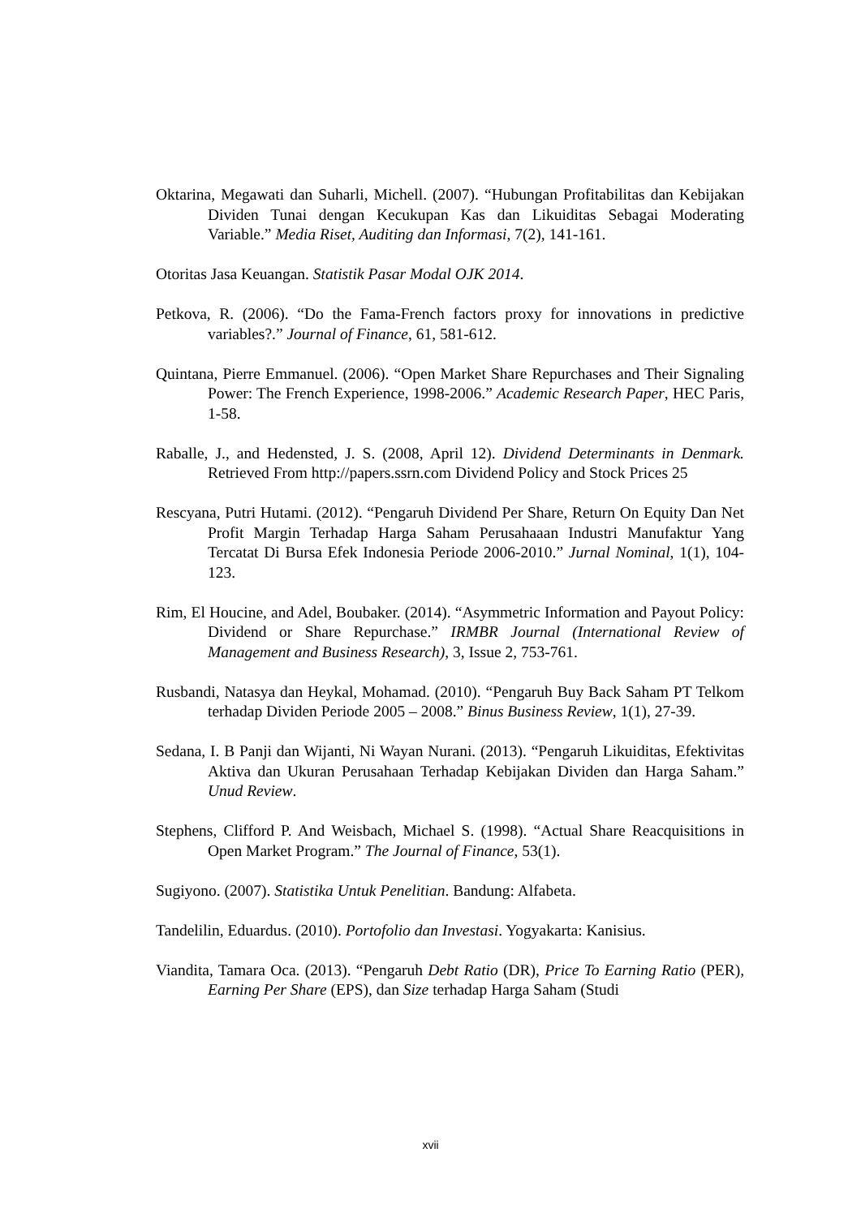Oktarina, Megawati dan Suharli, Michell. (2007). “Hubungan Profitabilitas dan Kebijakan Dividen Tunai dengan Kecukupan Kas dan Likuiditas Sebagai Moderating Variable.” Media Riset, Auditing dan Informasi, 7(2), 141-161.
Otoritas Jasa Keuangan. Statistik Pasar Modal OJK 2014.
Petkova, R. (2006). “Do the Fama-French factors proxy for innovations in predictive variables?.” Journal of Finance, 61, 581-612.
Quintana, Pierre Emmanuel. (2006). “Open Market Share Repurchases and Their Signaling Power: The French Experience, 1998-2006.” Academic Research Paper, HEC Paris, 1-58.
Raballe, J., and Hedensted, J. S. (2008, April 12). Dividend Determinants in Denmark. Retrieved From http://papers.ssrn.com Dividend Policy and Stock Prices 25
Rescyana, Putri Hutami. (2012). “Pengaruh Dividend Per Share, Return On Equity Dan Net Profit Margin Terhadap Harga Saham Perusahaaan Industri Manufaktur Yang Tercatat Di Bursa Efek Indonesia Periode 2006-2010.” Jurnal Nominal, 1(1), 104-123.
Rim, El Houcine, and Adel, Boubaker. (2014). “Asymmetric Information and Payout Policy: Dividend or Share Repurchase.” IRMBR Journal (International Review of Management and Business Research), 3, Issue 2, 753-761.
Rusbandi, Natasya dan Heykal, Mohamad. (2010). “Pengaruh Buy Back Saham PT Telkom terhadap Dividen Periode 2005 – 2008.” Binus Business Review, 1(1), 27-39.
Sedana, I. B Panji dan Wijanti, Ni Wayan Nurani. (2013). “Pengaruh Likuiditas, Efektivitas Aktiva dan Ukuran Perusahaan Terhadap Kebijakan Dividen dan Harga Saham.” Unud Review.
Stephens, Clifford P. And Weisbach, Michael S. (1998). “Actual Share Reacquisitions in Open Market Program.” The Journal of Finance, 53(1).
Sugiyono. (2007). Statistika Untuk Penelitian. Bandung: Alfabeta.
Tandelilin, Eduardus. (2010). Portofolio dan Investasi. Yogyakarta: Kanisius.
Viandita, Tamara Oca. (2013). “Pengaruh Debt Ratio (DR), Price To Earning Ratio (PER), Earning Per Share (EPS), dan Size terhadap Harga Saham (Studi
xvii